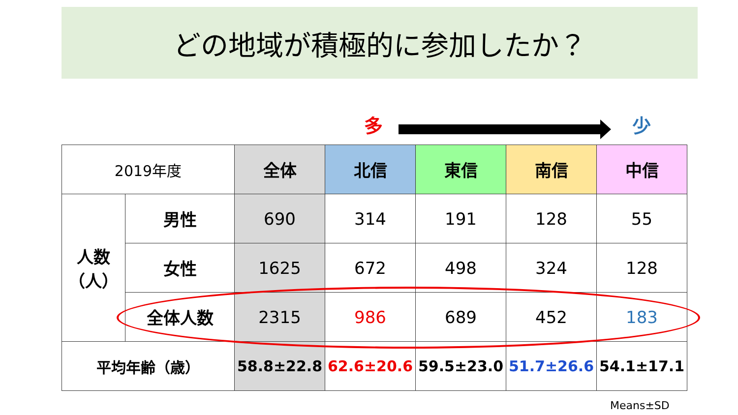どの地域が積極的に参加したか？
多 少
| 2019年度 | | 全体 | 北信 | 東信 | 南信 | 中信 |
| 人数 （人） | 男性 | 690 | 314 | 191 | 128 | 55 |
| | 女性 | 1625 | 672 | 498 | 324 | 128 |
| | 全体人数 | 2315 | 986 | 689 | 452 | 183 |
| 平均年齢（歳） | | 58.8±22.8 | 62.6±20.6 | 59.5±23.0 | 51.7±26.6 | 54.1±17.1 |
Means±SD